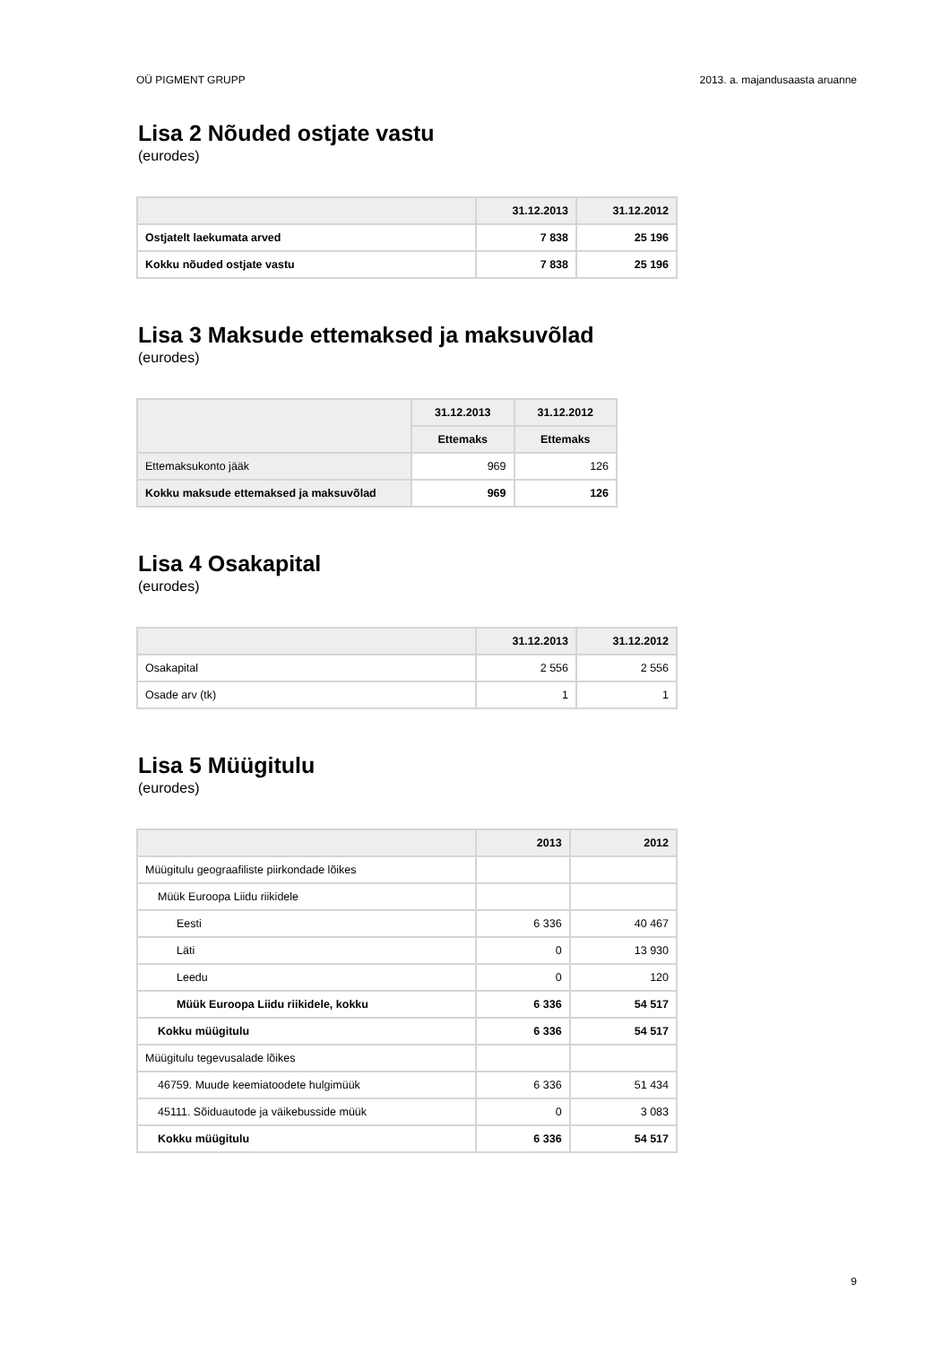OÜ PIGMENT GRUPP 2013. a. majandusaasta aruanne
Lisa 2 Nõuded ostjate vastu
(eurodes)
| | 31.12.2013 | 31.12.2012 |
| --- | --- | --- |
| Ostjatelt laekumata arved | 7 838 | 25 196 |
| Kokku nõuded ostjate vastu | 7 838 | 25 196 |
Lisa 3 Maksude ettemaksed ja maksuvõlad
(eurodes)
| | 31.12.2013 | 31.12.2012 |
| --- | --- | --- |
| | Ettemaks | Ettemaks |
| Ettemaksukonto jääk | 969 | 126 |
| Kokku maksude ettemaksed ja maksuvõlad | 969 | 126 |
Lisa 4 Osakapital
(eurodes)
| | 31.12.2013 | 31.12.2012 |
| --- | --- | --- |
| Osakapital | 2 556 | 2 556 |
| Osade arv (tk) | 1 | 1 |
Lisa 5 Müügitulu
(eurodes)
| | 2013 | 2012 |
| --- | --- | --- |
| Müügitulu geograafiliste piirkondade lõikes | | |
| Müük Euroopa Liidu riikidele | | |
| Eesti | 6 336 | 40 467 |
| Läti | 0 | 13 930 |
| Leedu | 0 | 120 |
| Müük Euroopa Liidu riikidele, kokku | 6 336 | 54 517 |
| Kokku müügitulu | 6 336 | 54 517 |
| Müügitulu tegevusalade lõikes | | |
| 46759. Muude keemiatoodete hulgimüük | 6 336 | 51 434 |
| 45111. Sõiduautode ja väikebusside müük | 0 | 3 083 |
| Kokku müügitulu | 6 336 | 54 517 |
9